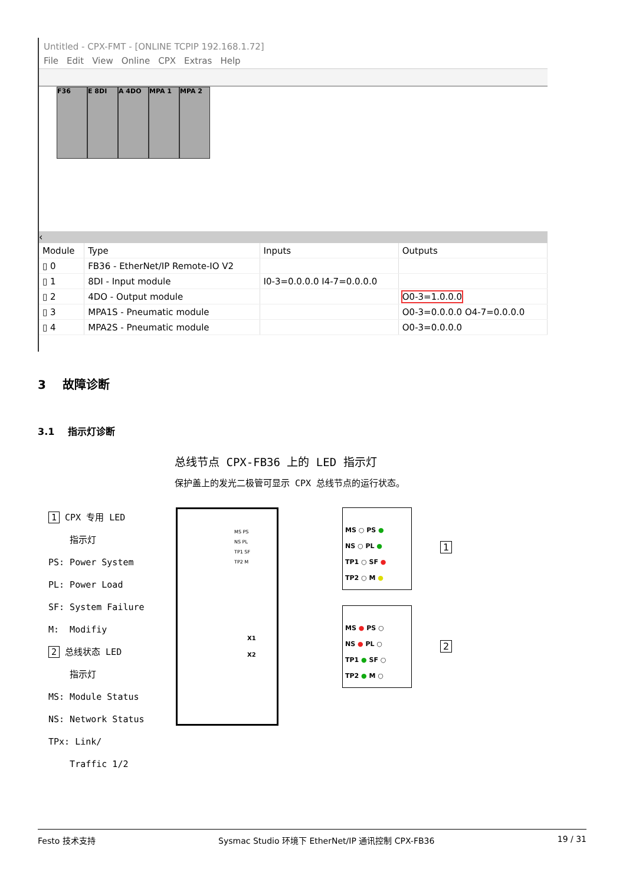Untitled - CPX-FMT - [ONLINE TCPIP 192.168.1.72]
File Edit View Online CPX Extras Help
F36 E 8DI A 4DO MPA 1 MPA 2
‹
| Module | Type | Inputs | Outputs |
| --- | --- | --- | --- |
| ▯ 0 | FB36 - EtherNet/IP Remote-IO V2 | | |
| ▯ 1 | 8DI - Input module | I0-3=0.0.0.0 I4-7=0.0.0.0 | |
| ▯ 2 | 4DO - Output module | | O0-3=1.0.0.0 |
| ▯ 3 | MPA1S - Pneumatic module | | O0-3=0.0.0.0 O4-7=0.0.0.0 |
| ▯ 4 | MPA2S - Pneumatic module | | O0-3=0.0.0.0 |
3 故障诊断
3.1 指示灯诊断
总线节点 CPX-FB36 上的 LED 指示灯
保护盖上的发光二极管可显示 CPX 总线节点的运行状态。
1 CPX 专用 LED
指示灯
PS: Power System
PL: Power Load
SF: System Failure
M: Modifiy
2 总线状态 LED
指示灯
MS: Module Status
NS: Network Status
TPx: Link/
Traffic 1/2
MS PS
NS PL
TP1 SF
TP2 M
X1
X2
MS ○ PS ●
NS ○ PL ●
TP1 ○ SF ●
TP2 ○ M ●
1
MS ● PS ○
NS ● PL ○
TP1 ● SF ○
TP2 ● M ○
2
Festo 技术支持 Sysmac Studio 环境下 EtherNet/IP 通讯控制 CPX-FB36 19 / 31